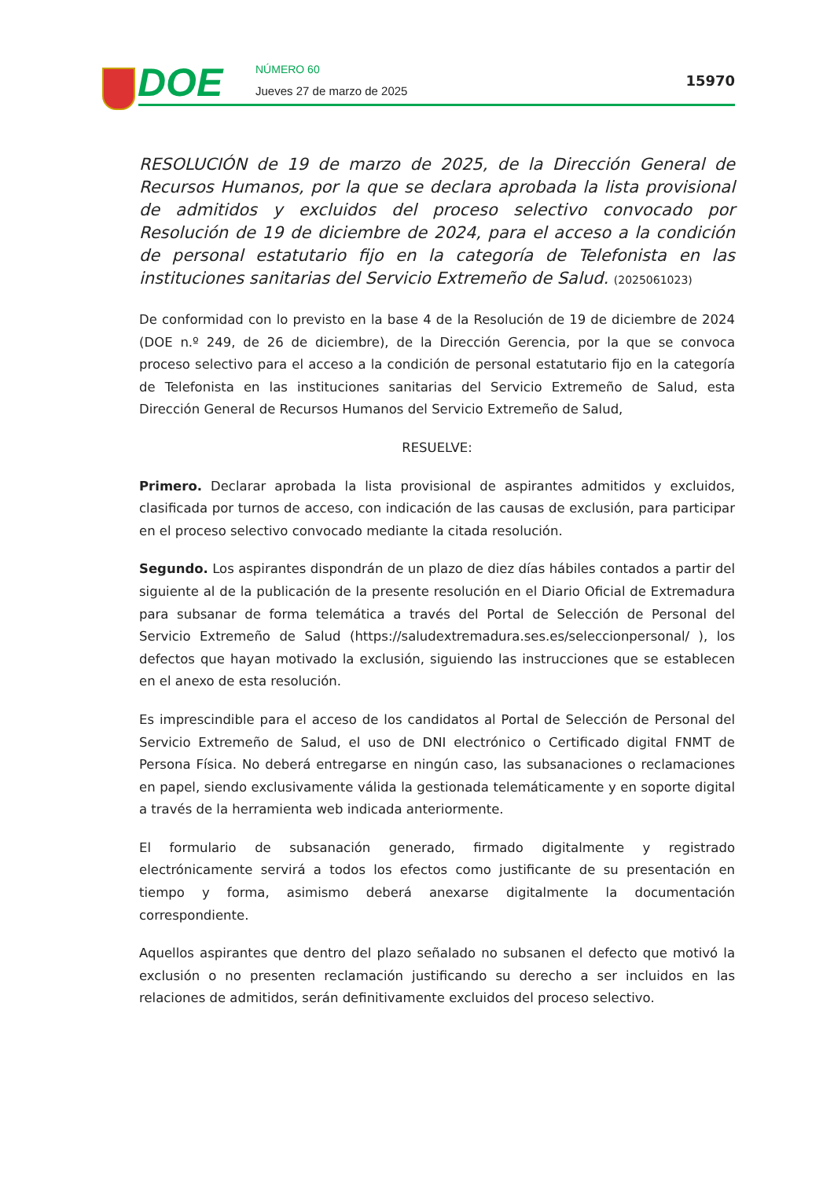DOE NÚMERO 60
Jueves 27 de marzo de 2025
15970
RESOLUCIÓN de 19 de marzo de 2025, de la Dirección General de Recursos Humanos, por la que se declara aprobada la lista provisional de admitidos y excluidos del proceso selectivo convocado por Resolución de 19 de diciembre de 2024, para el acceso a la condición de personal estatutario fijo en la categoría de Telefonista en las instituciones sanitarias del Servicio Extremeño de Salud. (2025061023)
De conformidad con lo previsto en la base 4 de la Resolución de 19 de diciembre de 2024 (DOE n.º 249, de 26 de diciembre), de la Dirección Gerencia, por la que se convoca proceso selectivo para el acceso a la condición de personal estatutario fijo en la categoría de Telefonista en las instituciones sanitarias del Servicio Extremeño de Salud, esta Dirección General de Recursos Humanos del Servicio Extremeño de Salud,
RESUELVE:
Primero. Declarar aprobada la lista provisional de aspirantes admitidos y excluidos, clasificada por turnos de acceso, con indicación de las causas de exclusión, para participar en el proceso selectivo convocado mediante la citada resolución.
Segundo. Los aspirantes dispondrán de un plazo de diez días hábiles contados a partir del siguiente al de la publicación de la presente resolución en el Diario Oficial de Extremadura para subsanar de forma telemática a través del Portal de Selección de Personal del Servicio Extremeño de Salud (https://saludextremadura.ses.es/seleccionpersonal/ ), los defectos que hayan motivado la exclusión, siguiendo las instrucciones que se establecen en el anexo de esta resolución.
Es imprescindible para el acceso de los candidatos al Portal de Selección de Personal del Servicio Extremeño de Salud, el uso de DNI electrónico o Certificado digital FNMT de Persona Física. No deberá entregarse en ningún caso, las subsanaciones o reclamaciones en papel, siendo exclusivamente válida la gestionada telemáticamente y en soporte digital a través de la herramienta web indicada anteriormente.
El formulario de subsanación generado, firmado digitalmente y registrado electrónicamente servirá a todos los efectos como justificante de su presentación en tiempo y forma, asimismo deberá anexarse digitalmente la documentación correspondiente.
Aquellos aspirantes que dentro del plazo señalado no subsanen el defecto que motivó la exclusión o no presenten reclamación justificando su derecho a ser incluidos en las relaciones de admitidos, serán definitivamente excluidos del proceso selectivo.